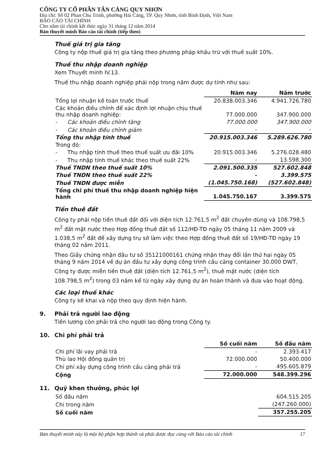CÔNG TY CỔ PHẦN TÂN CẢNG QUY NHƠN
Địa chỉ: Số 02 Phan Chu Trinh, phường Hải Cảng, TP. Quy Nhơn, tỉnh Bình Định, Việt Nam
BÁO CÁO TÀI CHÍNH
Cho năm tài chính kết thúc ngày 31 tháng 12 năm 2014
Bản thuyết minh Báo cáo tài chính (tiếp theo)
Thuế giá trị gia tăng
Công ty nộp thuế giá trị gia tăng theo phương pháp khấu trừ với thuế suất 10%.
Thuế thu nhập doanh nghiệp
Xem Thuyết minh IV.13.
Thuế thu nhập doanh nghiệp phải nộp trong năm được dự tính như sau:
| | | Năm nay | Năm trước |
| --- | --- | --- | --- |
| Tổng lợi nhuận kế toán trước thuế | | 20.838.003.346 | 4.941.726.780 |
| Các khoản điều chỉnh để xác định lợi nhuận chịu thuế thu nhập doanh nghiệp: | | 77.000.000 | 347.900.000 |
| - | Các khoản điều chỉnh tăng | 77.000.000 | 347.900.000 |
| - | Các khoản điều chỉnh giảm | - | - |
| Tổng thu nhập tính thuế | | 20.915.003.346 | 5.289.626.780 |
| Trong đó: | | | |
| - | Thu nhập tính thuế theo thuế suất ưu đãi 10% | 20.915.003.346 | 5.276.028.480 |
| - | Thu nhập tính thuế khác theo thuế suất 22% | - | 13.598.300 |
| Thuế TNDN theo thuế suất 10% | | 2.091.500.335 | 527.602.848 |
| Thuế TNDN theo thuế suất 22% | | - | 3.399.575 |
| Thuế TNDN được miễn | | (1.045.750.168) | (527.602.848) |
| Tổng chi phí thuế thu nhập doanh nghiệp hiện hành | | 1.045.750.167 | 3.399.575 |
Tiền thuê đất
Công ty phải nộp tiền thuê đất đối với diện tích 12.761,5 m<sup>2</sup> đất chuyên dùng và 108.798,5 m<sup>2</sup> đất mặt nước theo Hợp đồng thuê đất số 112/HĐ-TĐ ngày 05 tháng 11 năm 2009 và 1.038,5 m<sup>2</sup> đất để xây dựng trụ sở làm việc theo Hợp đồng thuê đất số 19/HĐ-TĐ ngày 19 tháng 02 năm 2011.
Theo Giấy chứng nhận đầu tư số 35121000161 chứng nhận thay đổi lần thứ hai ngày 05 tháng 9 năm 2014 về dự án đầu tư xây dựng công trình cầu cảng container 30.000 DWT, Công ty được miễn tiền thuê đất (diện tích 12.761,5 m<sup>2</sup>), thuê mặt nước (diện tích 108.798,5 m<sup>2</sup>) trong 03 năm kể từ ngày xây dựng dự án hoàn thành và đưa vào hoạt động.
Các loại thuế khác
Công ty kê khai và nộp theo quy định hiện hành.
9. Phải trả người lao động
Tiền lương còn phải trả cho người lao động trong Công ty.
10. Chi phí phải trả
| | Số cuối năm | Số đầu năm |
| --- | --- | --- |
| Chi phí lãi vay phải trả | - | 2.393.417 |
| Thù lao Hội đồng quản trị | 72.000.000 | 50.400.000 |
| Chi phí xây dựng công trình cầu cảng phải trả | - | 495.605.879 |
| Cộng | 72.000.000 | 548.399.296 |
11. Quỹ khen thưởng, phúc lợi
| Số đầu năm | 604.515.205 |
| Chi trong năm | (247.260.000) |
| Số cuối năm | 357.255.205 |
Bản thuyết minh này là một bộ phận hợp thành và phải được đọc cùng với Báo cáo tài chính 17